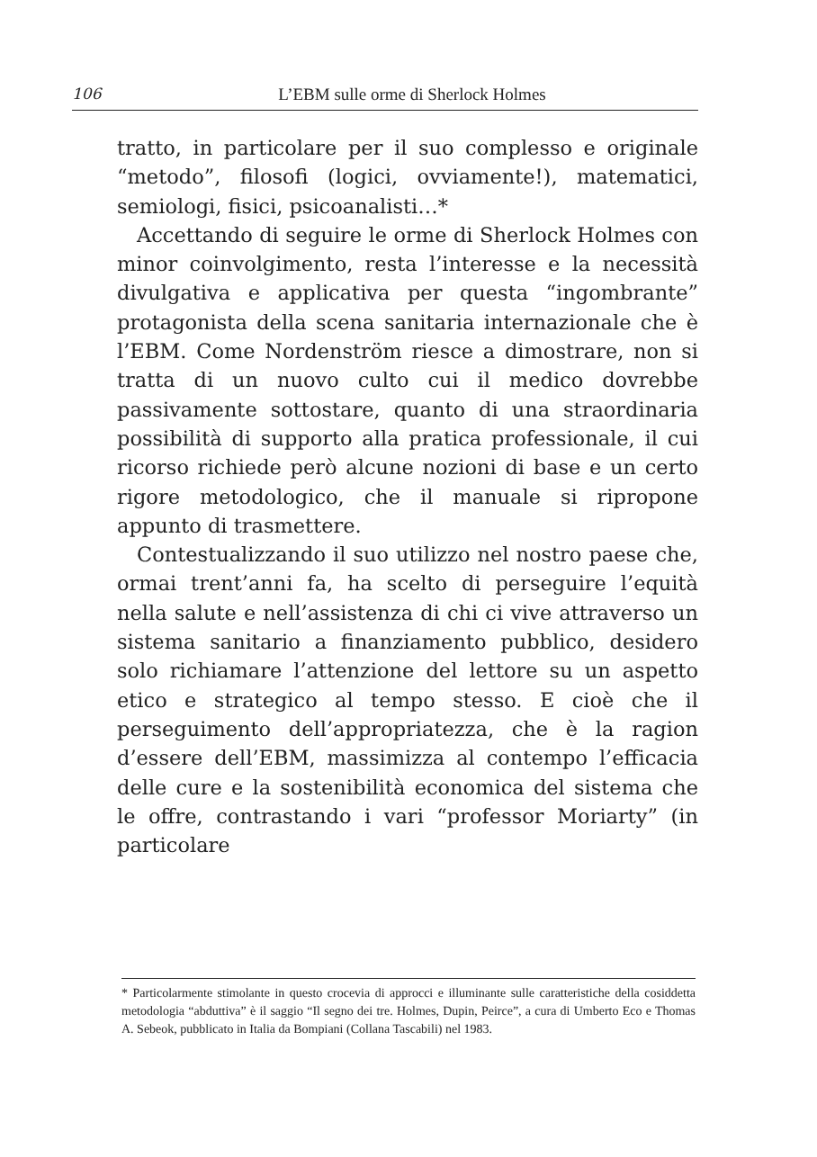106 L’EBM sulle orme di Sherlock Holmes
tratto, in particolare per il suo complesso e originale “metodo”, filosofi (logici, ovviamente!), matematici, semiologi, fisici, psicoanalisti…*
Accettando di seguire le orme di Sherlock Holmes con minor coinvolgimento, resta l’interesse e la necessità divulgativa e applicativa per questa “ingombrante” protagonista della scena sanitaria internazionale che è l’EBM. Come Nordenström riesce a dimostrare, non si tratta di un nuovo culto cui il medico dovrebbe passivamente sottostare, quanto di una straordinaria possibilità di supporto alla pratica professionale, il cui ricorso richiede però alcune nozioni di base e un certo rigore metodologico, che il manuale si ripropone appunto di trasmettere.
Contestualizzando il suo utilizzo nel nostro paese che, ormai trent’anni fa, ha scelto di perseguire l’equità nella salute e nell’assistenza di chi ci vive attraverso un sistema sanitario a finanziamento pubblico, desidero solo richiamare l’attenzione del lettore su un aspetto etico e strategico al tempo stesso. E cioè che il perseguimento dell’appropriatezza, che è la ragion d’essere dell’EBM, massimizza al contempo l’efficacia delle cure e la sostenibilità economica del sistema che le offre, contrastando i vari “professor Moriarty” (in particolare
* Particolarmente stimolante in questo crocevia di approcci e illuminante sulle caratteristiche della cosiddetta metodologia “abduttiva” è il saggio “Il segno dei tre. Holmes, Dupin, Peirce”, a cura di Umberto Eco e Thomas A. Sebeok, pubblicato in Italia da Bompiani (Collana Tascabili) nel 1983.